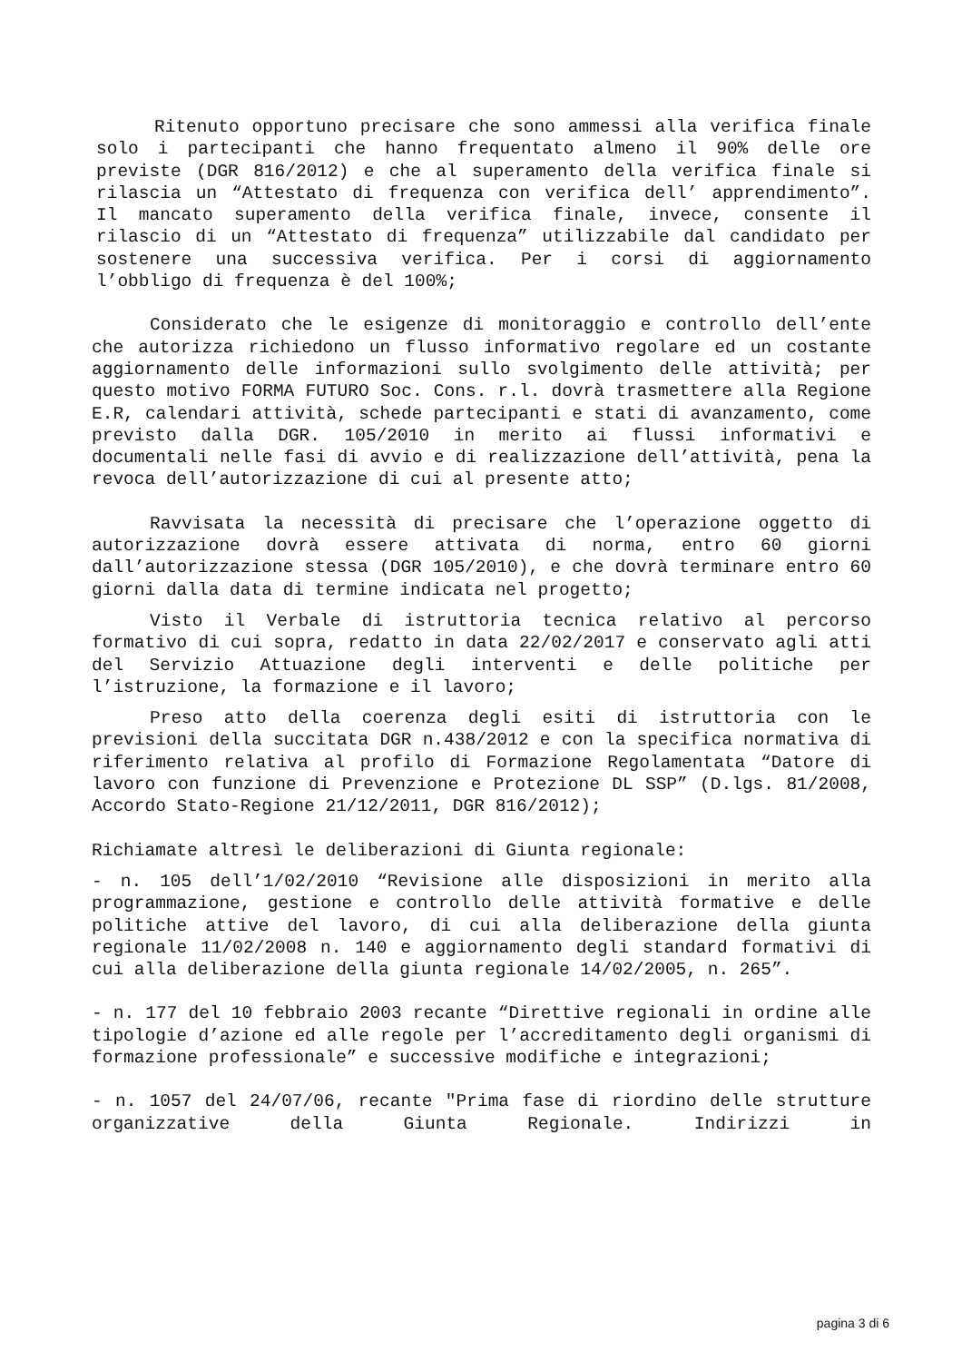Ritenuto opportuno precisare che sono ammessi alla verifica finale solo i partecipanti che hanno frequentato almeno il 90% delle ore previste (DGR 816/2012) e che al superamento della verifica finale si rilascia un “Attestato di frequenza con verifica dell’ apprendimento”. Il mancato superamento della verifica finale, invece, consente il rilascio di un “Attestato di frequenza” utilizzabile dal candidato per sostenere una successiva verifica. Per i corsi di aggiornamento l’obbligo di frequenza è del 100%;
Considerato che le esigenze di monitoraggio e controllo dell’ente che autorizza richiedono un flusso informativo regolare ed un costante aggiornamento delle informazioni sullo svolgimento delle attività; per questo motivo FORMA FUTURO Soc. Cons. r.l. dovrà trasmettere alla Regione E.R, calendari attività, schede partecipanti e stati di avanzamento, come previsto dalla DGR. 105/2010 in merito ai flussi informativi e documentali nelle fasi di avvio e di realizzazione dell’attività, pena la revoca dell’autorizzazione di cui al presente atto;
Ravvisata la necessità di precisare che l’operazione oggetto di autorizzazione dovrà essere attivata di norma, entro 60 giorni dall’autorizzazione stessa (DGR 105/2010), e che dovrà terminare entro 60 giorni dalla data di termine indicata nel progetto;
Visto il Verbale di istruttoria tecnica relativo al percorso formativo di cui sopra, redatto in data 22/02/2017 e conservato agli atti del Servizio Attuazione degli interventi e delle politiche per l’istruzione, la formazione e il lavoro;
Preso atto della coerenza degli esiti di istruttoria con le previsioni della succitata DGR n.438/2012 e con la specifica normativa di riferimento relativa al profilo di Formazione Regolamentata “Datore di lavoro con funzione di Prevenzione e Protezione DL SSP” (D.lgs. 81/2008, Accordo Stato-Regione 21/12/2011, DGR 816/2012);
Richiamate altresì le deliberazioni di Giunta regionale:
- n. 105 dell’1/02/2010 “Revisione alle disposizioni in merito alla programmazione, gestione e controllo delle attività formative e delle politiche attive del lavoro, di cui alla deliberazione della giunta regionale 11/02/2008 n. 140 e aggiornamento degli standard formativi di cui alla deliberazione della giunta regionale 14/02/2005, n. 265”.
- n. 177 del 10 febbraio 2003 recante “Direttive regionali in ordine alle tipologie d’azione ed alle regole per l’accreditamento degli organismi di formazione professionale” e successive modifiche e integrazioni;
- n. 1057 del 24/07/06, recante "Prima fase di riordino delle strutture organizzative della Giunta Regionale. Indirizzi in
pagina 3 di 6